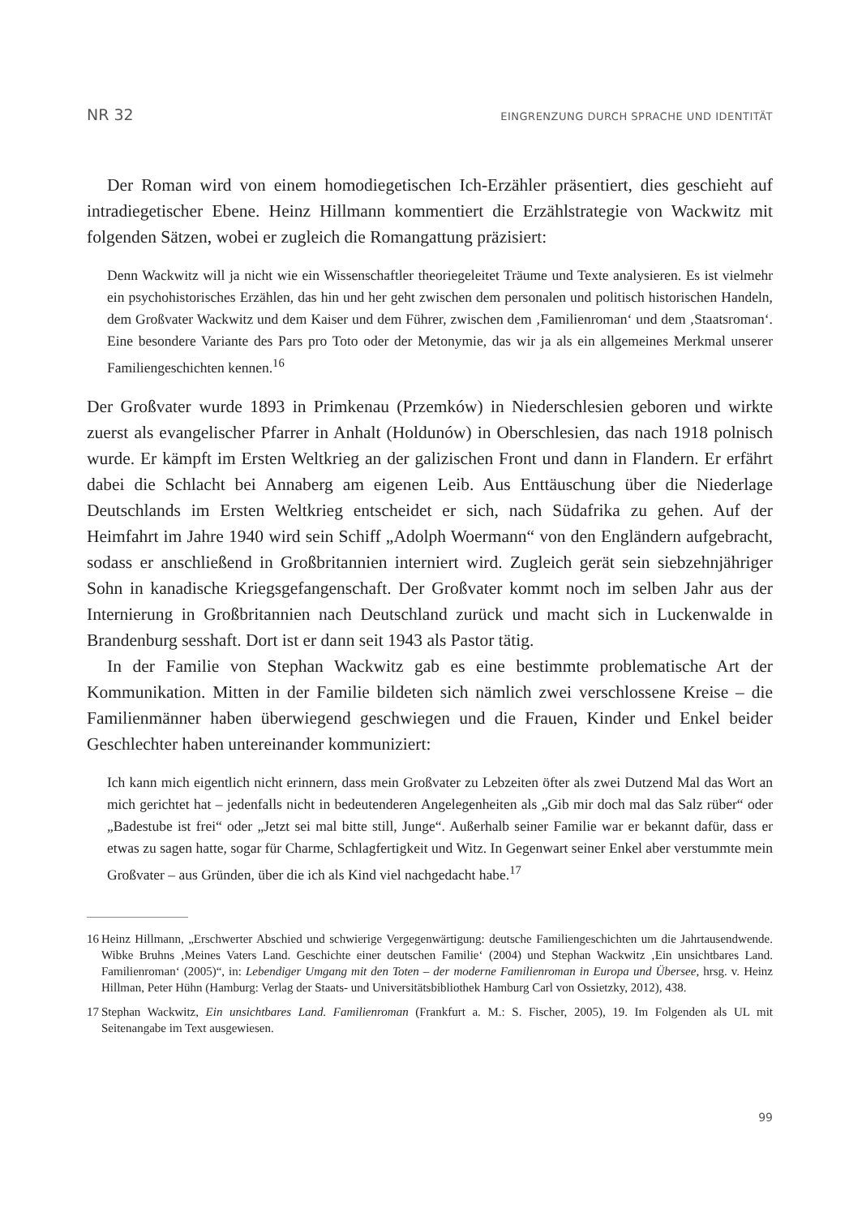NR 32 EINGRENZUNG DURCH SPRACHE UND IDENTITÄT
Der Roman wird von einem homodiegetischen Ich-Erzähler präsentiert, dies geschieht auf intradiegetischer Ebene. Heinz Hillmann kommentiert die Erzählstrategie von Wackwitz mit folgenden Sätzen, wobei er zugleich die Romangattung präzisiert:
Denn Wackwitz will ja nicht wie ein Wissenschaftler theoriegeleitet Träume und Texte analysieren. Es ist vielmehr ein psychohistorisches Erzählen, das hin und her geht zwischen dem personalen und politisch historischen Handeln, dem Großvater Wackwitz und dem Kaiser und dem Führer, zwischen dem ‚Familienroman‘ und dem ‚Staatsroman‘. Eine besondere Variante des Pars pro Toto oder der Metonymie, das wir ja als ein allgemeines Merkmal unserer Familiengeschichten kennen.<sup>16</sup>
Der Großvater wurde 1893 in Primkenau (Przemków) in Niederschlesien geboren und wirkte zuerst als evangelischer Pfarrer in Anhalt (Holdunów) in Oberschlesien, das nach 1918 polnisch wurde. Er kämpft im Ersten Weltkrieg an der galizischen Front und dann in Flandern. Er erfährt dabei die Schlacht bei Annaberg am eigenen Leib. Aus Enttäuschung über die Niederlage Deutschlands im Ersten Weltkrieg entscheidet er sich, nach Südafrika zu gehen. Auf der Heimfahrt im Jahre 1940 wird sein Schiff „Adolph Woermann“ von den Engländern aufgebracht, sodass er anschließend in Großbritannien interniert wird. Zugleich gerät sein siebzehnjähriger Sohn in kanadische Kriegsgefangenschaft. Der Großvater kommt noch im selben Jahr aus der Internierung in Großbritannien nach Deutschland zurück und macht sich in Luckenwalde in Brandenburg sesshaft. Dort ist er dann seit 1943 als Pastor tätig.
In der Familie von Stephan Wackwitz gab es eine bestimmte problematische Art der Kommunikation. Mitten in der Familie bildeten sich nämlich zwei verschlossene Kreise – die Familienmänner haben überwiegend geschwiegen und die Frauen, Kinder und Enkel beider Geschlechter haben untereinander kommuniziert:
Ich kann mich eigentlich nicht erinnern, dass mein Großvater zu Lebzeiten öfter als zwei Dutzend Mal das Wort an mich gerichtet hat – jedenfalls nicht in bedeutenderen Angelegenheiten als „Gib mir doch mal das Salz rüber“ oder „Badestube ist frei“ oder „Jetzt sei mal bitte still, Junge“. Außerhalb seiner Familie war er bekannt dafür, dass er etwas zu sagen hatte, sogar für Charme, Schlagfertigkeit und Witz. In Gegenwart seiner Enkel aber verstummte mein Großvater – aus Gründen, über die ich als Kind viel nachgedacht habe.<sup>17</sup>
16 Heinz Hillmann, „Erschwerter Abschied und schwierige Vergegenwärtigung: deutsche Familiengeschichten um die Jahrtausendwende. Wibke Bruhns ‚Meines Vaters Land. Geschichte einer deutschen Familie‘ (2004) und Stephan Wackwitz ‚Ein unsichtbares Land. Familienroman‘ (2005)“, in: Lebendiger Umgang mit den Toten – der moderne Familienroman in Europa und Übersee, hrsg. v. Heinz Hillman, Peter Hühn (Hamburg: Verlag der Staats- und Universitätsbibliothek Hamburg Carl von Ossietzky, 2012), 438.
17 Stephan Wackwitz, Ein unsichtbares Land. Familienroman (Frankfurt a. M.: S. Fischer, 2005), 19. Im Folgenden als UL mit Seitenangabe im Text ausgewiesen.
99